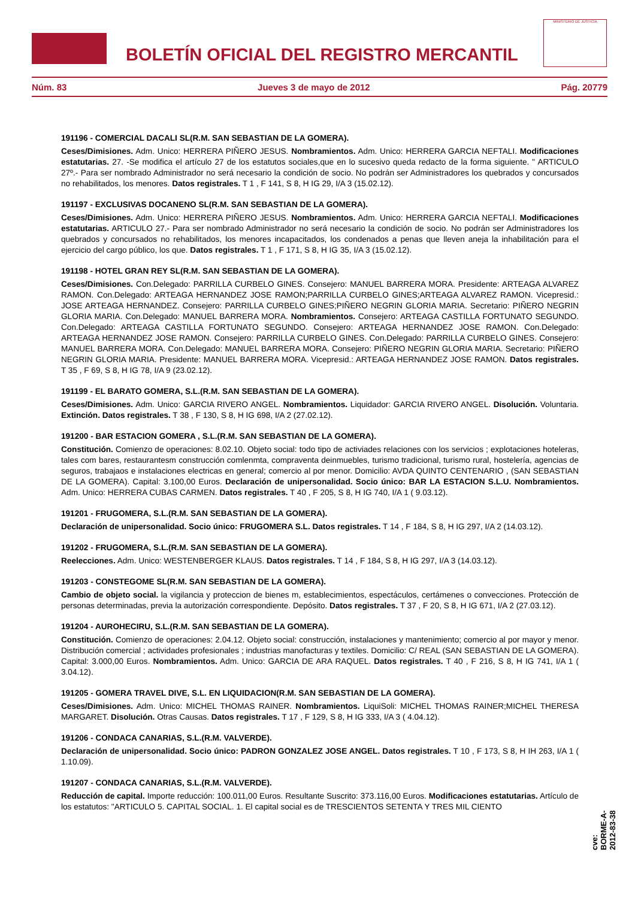BOLETÍN OFICIAL DEL REGISTRO MERCANTIL
MINISTERIO DE JUSTICIA
Núm. 83 Jueves 3 de mayo de 2012 Pág. 20779
191196 - COMERCIAL DACALI SL(R.M. SAN SEBASTIAN DE LA GOMERA).
Ceses/Dimisiones. Adm. Unico: HERRERA PIÑERO JESUS. Nombramientos. Adm. Unico: HERRERA GARCIA NEFTALI. Modificaciones estatutarias. 27. -Se modifica el artículo 27 de los estatutos sociales,que en lo sucesivo queda redacto de la forma siguiente. " ARTICULO 27º.- Para ser nombrado Administrador no será necesario la condición de socio. No podrán ser Administradores los quebrados y concursados no rehabilitados, los menores. Datos registrales. T 1 , F 141, S 8, H IG 29, I/A 3 (15.02.12).
191197 - EXCLUSIVAS DOCANENO SL(R.M. SAN SEBASTIAN DE LA GOMERA).
Ceses/Dimisiones. Adm. Unico: HERRERA PIÑERO JESUS. Nombramientos. Adm. Unico: HERRERA GARCIA NEFTALI. Modificaciones estatutarias. ARTICULO 27.- Para ser nombrado Administrador no será necesario la condición de socio. No podrán ser Administradores los quebrados y concursados no rehabilitados, los menores incapacitados, los condenados a penas que lleven aneja la inhabilitación para el ejercicio del cargo público, los que. Datos registrales. T 1 , F 171, S 8, H IG 35, I/A 3 (15.02.12).
191198 - HOTEL GRAN REY SL(R.M. SAN SEBASTIAN DE LA GOMERA).
Ceses/Dimisiones. Con.Delegado: PARRILLA CURBELO GINES. Consejero: MANUEL BARRERA MORA. Presidente: ARTEAGA ALVAREZ RAMON. Con.Delegado: ARTEAGA HERNANDEZ JOSE RAMON;PARRILLA CURBELO GINES;ARTEAGA ALVAREZ RAMON. Vicepresid.: JOSE ARTEAGA HERNANDEZ. Consejero: PARRILLA CURBELO GINES;PIÑERO NEGRIN GLORIA MARIA. Secretario: PIÑERO NEGRIN GLORIA MARIA. Con.Delegado: MANUEL BARRERA MORA. Nombramientos. Consejero: ARTEAGA CASTILLA FORTUNATO SEGUNDO. Con.Delegado: ARTEAGA CASTILLA FORTUNATO SEGUNDO. Consejero: ARTEAGA HERNANDEZ JOSE RAMON. Con.Delegado: ARTEAGA HERNANDEZ JOSE RAMON. Consejero: PARRILLA CURBELO GINES. Con.Delegado: PARRILLA CURBELO GINES. Consejero: MANUEL BARRERA MORA. Con.Delegado: MANUEL BARRERA MORA. Consejero: PIÑERO NEGRIN GLORIA MARIA. Secretario: PIÑERO NEGRIN GLORIA MARIA. Presidente: MANUEL BARRERA MORA. Vicepresid.: ARTEAGA HERNANDEZ JOSE RAMON. Datos registrales. T 35 , F 69, S 8, H IG 78, I/A 9 (23.02.12).
191199 - EL BARATO GOMERA, S.L.(R.M. SAN SEBASTIAN DE LA GOMERA).
Ceses/Dimisiones. Adm. Unico: GARCIA RIVERO ANGEL. Nombramientos. Liquidador: GARCIA RIVERO ANGEL. Disolución. Voluntaria. Extinción. Datos registrales. T 38 , F 130, S 8, H IG 698, I/A 2 (27.02.12).
191200 - BAR ESTACION GOMERA , S.L.(R.M. SAN SEBASTIAN DE LA GOMERA).
Constitución. Comienzo de operaciones: 8.02.10. Objeto social: todo tipo de activiades relaciones con los servicios ; explotaciones hoteleras, tales com bares, restaurantesm construcción comlenmta, compraventa deinmuebles, turismo tradicional, turismo rural, hostelería, agencias de seguros, trabajaos e instalaciones electricas en general; comercio al por menor. Domicilio: AVDA QUINTO CENTENARIO , (SAN SEBASTIAN DE LA GOMERA). Capital: 3.100,00 Euros. Declaración de unipersonalidad. Socio único: BAR LA ESTACION S.L.U. Nombramientos. Adm. Unico: HERRERA CUBAS CARMEN. Datos registrales. T 40 , F 205, S 8, H IG 740, I/A 1 ( 9.03.12).
191201 - FRUGOMERA, S.L.(R.M. SAN SEBASTIAN DE LA GOMERA).
Declaración de unipersonalidad. Socio único: FRUGOMERA S.L. Datos registrales. T 14 , F 184, S 8, H IG 297, I/A 2 (14.03.12).
191202 - FRUGOMERA, S.L.(R.M. SAN SEBASTIAN DE LA GOMERA).
Reelecciones. Adm. Unico: WESTENBERGER KLAUS. Datos registrales. T 14 , F 184, S 8, H IG 297, I/A 3 (14.03.12).
191203 - CONSTEGOME SL(R.M. SAN SEBASTIAN DE LA GOMERA).
Cambio de objeto social. la vigilancia y proteccion de bienes m, establecimientos, espectáculos, certámenes o conveccione­s. Protección de personas determinadas, previa la autorización correspondiente. Depósito. Datos registrales. T 37 , F 20, S 8, H IG 671, I/A 2 (27.03.12).
191204 - AUROHECIRU, S.L.(R.M. SAN SEBASTIAN DE LA GOMERA).
Constitución. Comienzo de operaciones: 2.04.12. Objeto social: construcción, instalaciones y mantenimiento; comercio al por mayor y menor. Distribución comercial ; actividades profesionales ; industrias manofacturas y textiles. Domicilio: C/ REAL (SAN SEBASTIAN DE LA GOMERA). Capital: 3.000,00 Euros. Nombramientos. Adm. Unico: GARCIA DE ARA RAQUEL. Datos registrales. T 40 , F 216, S 8, H IG 741, I/A 1 ( 3.04.12).
191205 - GOMERA TRAVEL DIVE, S.L. EN LIQUIDACION(R.M. SAN SEBASTIAN DE LA GOMERA).
Ceses/Dimisiones. Adm. Unico: MICHEL THOMAS RAINER. Nombramientos. LiquiSoli: MICHEL THOMAS RAINER;MICHEL THERESA MARGARET. Disolución. Otras Causas. Datos registrales. T 17 , F 129, S 8, H IG 333, I/A 3 ( 4.04.12).
191206 - CONDACA CANARIAS, S.L.(R.M. VALVERDE).
Declaración de unipersonalidad. Socio único: PADRON GONZALEZ JOSE ANGEL. Datos registrales. T 10 , F 173, S 8, H IH 263, I/A 1 ( 1.10.09).
191207 - CONDACA CANARIAS, S.L.(R.M. VALVERDE).
Reducción de capital. Importe reducción: 100.011,00 Euros. Resultante Suscrito: 373.116,00 Euros. Modificaciones estatutarias. Artículo de los estatutos: "ARTICULO 5. CAPITAL SOCIAL. 1. El capital social es de TRESCIENTOS SETENTA Y TRES MIL CIENTO
cve: BORME-A-2012-83-38